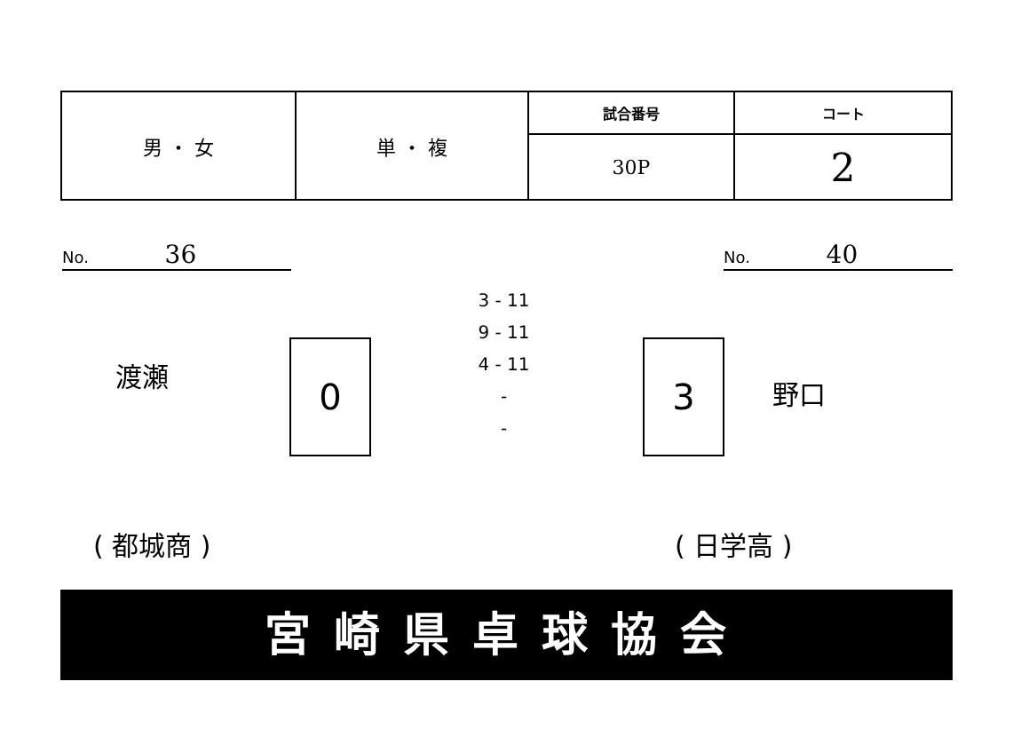| 男 ・ 女 | 単 ・ 複 | 試合番号 | コート |
| | | 30P | 2 |
No. 36 No. 40
渡瀬 0
3 - 11
9 - 11
4 - 11
-
-
3
野口
( 都城商 ) ( 日学高 )
宮崎県卓球協会